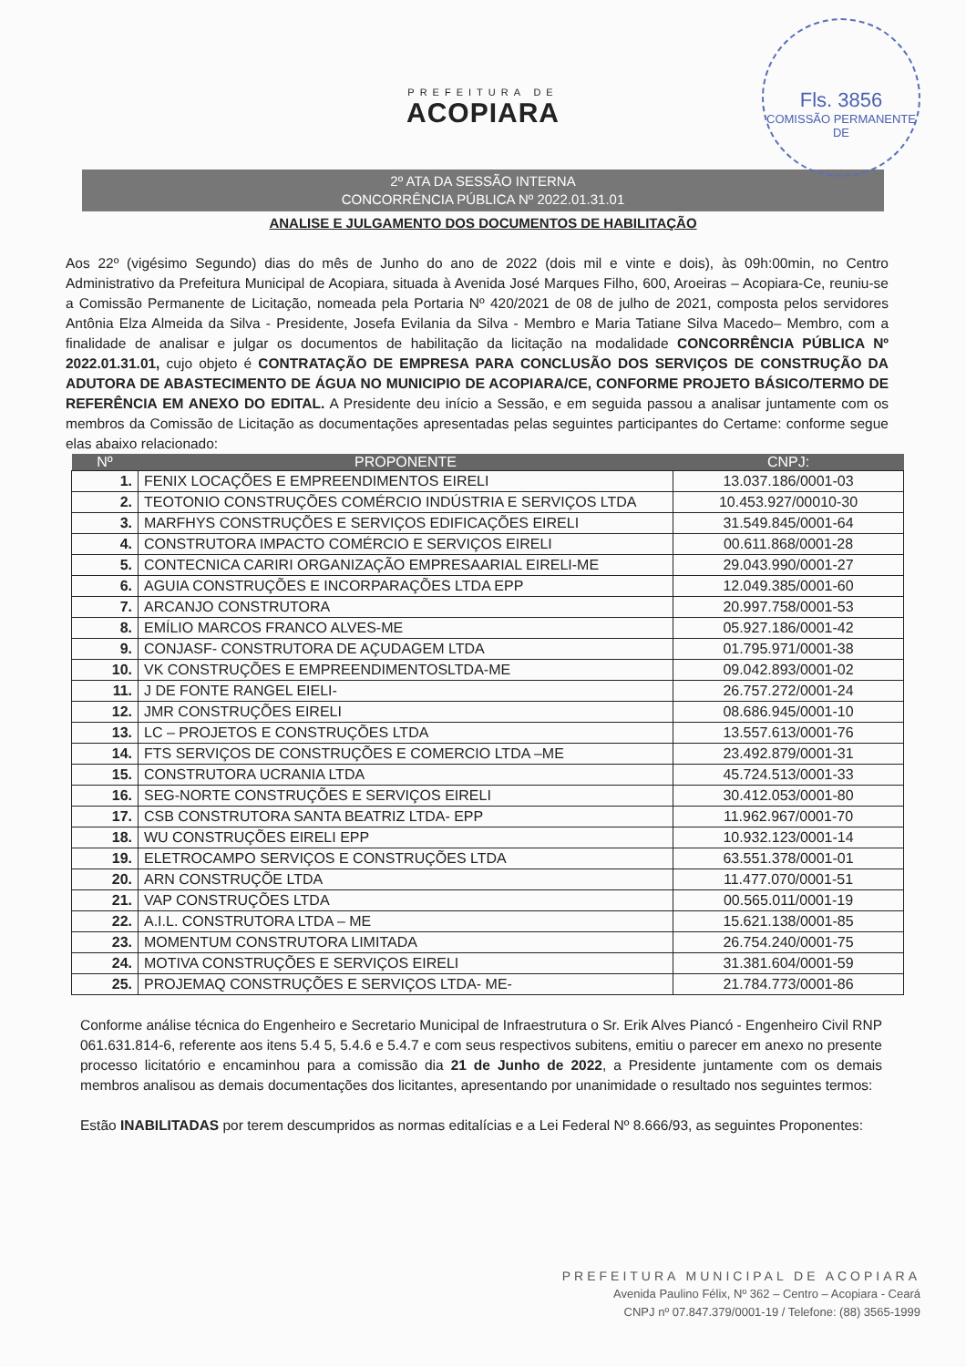Fls. 3856
COMISSÃO PERMANENTE DE
PREFEITURA DE
ACOPIARA
2º ATA DA SESSÃO INTERNA
CONCORRÊNCIA PÚBLICA Nº 2022.01.31.01
ANALISE E JULGAMENTO DOS DOCUMENTOS DE HABILITAÇÃO
Aos 22º (vigésimo Segundo) dias do mês de Junho do ano de 2022 (dois mil e vinte e dois), às 09h:00min, no Centro Administrativo da Prefeitura Municipal de Acopiara, situada à Avenida José Marques Filho, 600, Aroeiras – Acopiara-Ce, reuniu-se a Comissão Permanente de Licitação, nomeada pela Portaria Nº 420/2021 de 08 de julho de 2021, composta pelos servidores Antônia Elza Almeida da Silva - Presidente, Josefa Evilania da Silva - Membro e Maria Tatiane Silva Macedo– Membro, com a finalidade de analisar e julgar os documentos de habilitação da licitação na modalidade CONCORRÊNCIA PÚBLICA Nº 2022.01.31.01, cujo objeto é CONTRATAÇÃO DE EMPRESA PARA CONCLUSÃO DOS SERVIÇOS DE CONSTRUÇÃO DA ADUTORA DE ABASTECIMENTO DE ÁGUA NO MUNICIPIO DE ACOPIARA/CE, CONFORME PROJETO BÁSICO/TERMO DE REFERÊNCIA EM ANEXO DO EDITAL. A Presidente deu início a Sessão, e em seguida passou a analisar juntamente com os membros da Comissão de Licitação as documentações apresentadas pelas seguintes participantes do Certame: conforme segue elas abaixo relacionado:
| Nº | PROPONENTE | CNPJ: |
| --- | --- | --- |
| 1. | FENIX LOCAÇÕES E EMPREENDIMENTOS EIRELI | 13.037.186/0001-03 |
| 2. | TEOTONIO CONSTRUÇÕES COMÉRCIO INDÚSTRIA E SERVIÇOS LTDA | 10.453.927/00010-30 |
| 3. | MARFHYS CONSTRUÇÕES E SERVIÇOS EDIFICAÇÕES EIRELI | 31.549.845/0001-64 |
| 4. | CONSTRUTORA IMPACTO COMÉRCIO E SERVIÇOS EIRELI | 00.611.868/0001-28 |
| 5. | CONTECNICA CARIRI ORGANIZAÇÃO EMPRESAARIAL EIRELI-ME | 29.043.990/0001-27 |
| 6. | AGUIA CONSTRUÇÕES E INCORPARAÇÕES LTDA EPP | 12.049.385/0001-60 |
| 7. | ARCANJO CONSTRUTORA | 20.997.758/0001-53 |
| 8. | EMÍLIO MARCOS FRANCO ALVES-ME | 05.927.186/0001-42 |
| 9. | CONJASF- CONSTRUTORA DE AÇUDAGEM LTDA | 01.795.971/0001-38 |
| 10. | VK CONSTRUÇÕES E EMPREENDIMENTOSLTDA-ME | 09.042.893/0001-02 |
| 11. | J DE FONTE RANGEL EIELI- | 26.757.272/0001-24 |
| 12. | JMR CONSTRUÇÕES EIRELI | 08.686.945/0001-10 |
| 13. | LC – PROJETOS E CONSTRUÇÕES LTDA | 13.557.613/0001-76 |
| 14. | FTS SERVIÇOS DE CONSTRUÇÕES E COMERCIO LTDA –ME | 23.492.879/0001-31 |
| 15. | CONSTRUTORA UCRANIA LTDA | 45.724.513/0001-33 |
| 16. | SEG-NORTE CONSTRUÇÕES E SERVIÇOS EIRELI | 30.412.053/0001-80 |
| 17. | CSB CONSTRUTORA SANTA BEATRIZ LTDA- EPP | 11.962.967/0001-70 |
| 18. | WU CONSTRUÇÕES EIRELI EPP | 10.932.123/0001-14 |
| 19. | ELETROCAMPO SERVIÇOS E CONSTRUÇÕES LTDA | 63.551.378/0001-01 |
| 20. | ARN CONSTRUÇÕE LTDA | 11.477.070/0001-51 |
| 21. | VAP CONSTRUÇÕES LTDA | 00.565.011/0001-19 |
| 22. | A.I.L. CONSTRUTORA LTDA – ME | 15.621.138/0001-85 |
| 23. | MOMENTUM CONSTRUTORA LIMITADA | 26.754.240/0001-75 |
| 24. | MOTIVA CONSTRUÇÕES E SERVIÇOS EIRELI | 31.381.604/0001-59 |
| 25. | PROJEMAQ CONSTRUÇÕES E SERVIÇOS LTDA- ME- | 21.784.773/0001-86 |
Conforme análise técnica do Engenheiro e Secretario Municipal de Infraestrutura o Sr. Erik Alves Piancó - Engenheiro Civil RNP 061.631.814-6, referente aos itens 5.4 5, 5.4.6 e 5.4.7 e com seus respectivos subitens, emitiu o parecer em anexo no presente processo licitatório e encaminhou para a comissão dia 21 de Junho de 2022, a Presidente juntamente com os demais membros analisou as demais documentações dos licitantes, apresentando por unanimidade o resultado nos seguintes termos:
Estão INABILITADAS por terem descumpridos as normas editalícias e a Lei Federal Nº 8.666/93, as seguintes Proponentes:
PREFEITURA MUNICIPAL DE ACOPIARA
Avenida Paulino Félix, Nº 362 – Centro – Acopiara - Ceará
CNPJ nº 07.847.379/0001-19 / Telefone: (88) 3565-1999